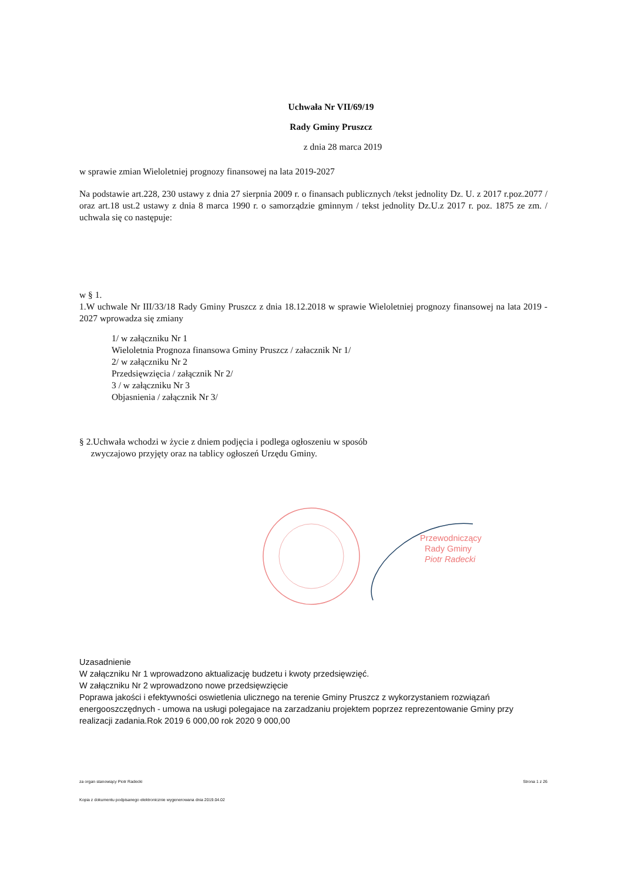Uchwała Nr VII/69/19
Rady Gminy Pruszcz
z dnia 28 marca 2019
w sprawie zmian Wieloletniej prognozy finansowej na lata 2019-2027
Na podstawie art.228, 230 ustawy z dnia 27 sierpnia 2009 r. o finansach publicznych /tekst jednolity Dz. U. z 2017 r.poz.2077 / oraz art.18 ust.2 ustawy z dnia 8 marca 1990 r. o samorządzie gminnym / tekst jednolity Dz.U.z 2017 r. poz. 1875 ze zm. / uchwala się co następuje:
w § 1.
1.W uchwale Nr III/33/18 Rady Gminy Pruszcz z dnia 18.12.2018 w sprawie Wieloletniej prognozy finansowej na lata 2019 - 2027 wprowadza się zmiany
1/ w załączniku Nr 1
Wieloletnia Prognoza finansowa Gminy Pruszcz / załacznik Nr 1/
2/ w załączniku Nr 2
Przedsięwzięcia / załącznik Nr 2/
3 / w załączniku Nr 3
Objasnienia / załącznik Nr 3/
§ 2.Uchwała wchodzi w życie z dniem podjęcia i podlega ogłoszeniu w sposób
zwyczajowo przyjęty oraz na tablicy ogłoszeń Urzędu Gminy.
Przewodniczący
Rady Gminy
Piotr Radecki
Uzasadnienie
W załączniku Nr 1 wprowadzono aktualizację budzetu i kwoty przedsięwzięć.
W załączniku Nr 2 wprowadzono nowe przedsięwzięcie
Poprawa jakości i efektywności oswietlenia ulicznego na terenie Gminy Pruszcz z wykorzystaniem rozwiązań energooszczędnych - umowa na usługi polegajace na zarzadzaniu projektem poprzez reprezentowanie Gminy przy realizacji zadania.Rok 2019 6 000,00 rok 2020 9 000,00
za organ stanowiący Piotr Radecki Strona 1 z 26
Kopia z dokumentu podpisanego elektronicznie wygenerowana dnia 2019.04.02